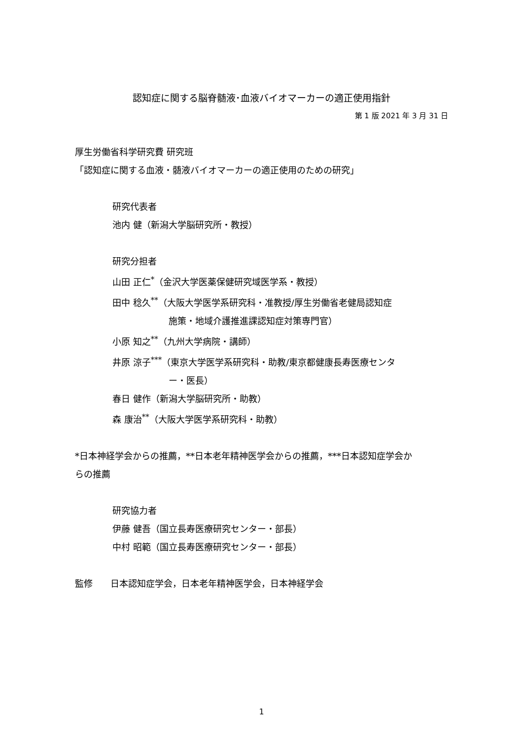認知症に関する脳脊髄液･血液バイオマーカーの適正使用指針
第 1 版 2021 年 3 月 31 日
厚生労働省科学研究費 研究班
「認知症に関する血液・髄液バイオマーカーの適正使用のための研究」
研究代表者
池内 健（新潟大学脳研究所・教授）
研究分担者
山田 正仁<sup>*</sup>（金沢大学医薬保健研究域医学系・教授）
田中 稔久<sup>**</sup>（大阪大学医学系研究科・准教授/厚生労働省老健局認知症
施策・地域介護推進課認知症対策専門官）
小原 知之<sup>**</sup>（九州大学病院・講師）
井原 涼子<sup>***</sup>（東京大学医学系研究科・助教/東京都健康長寿医療センタ
ー・医長）
春日 健作（新潟大学脳研究所・助教）
森 康治<sup>**</sup>（大阪大学医学系研究科・助教）
*日本神経学会からの推薦，**日本老年精神医学会からの推薦，***日本認知症学会か
らの推薦
研究協力者
伊藤 健吾（国立長寿医療研究センター・部長）
中村 昭範（国立長寿医療研究センター・部長）
監修 日本認知症学会，日本老年精神医学会，日本神経学会
1